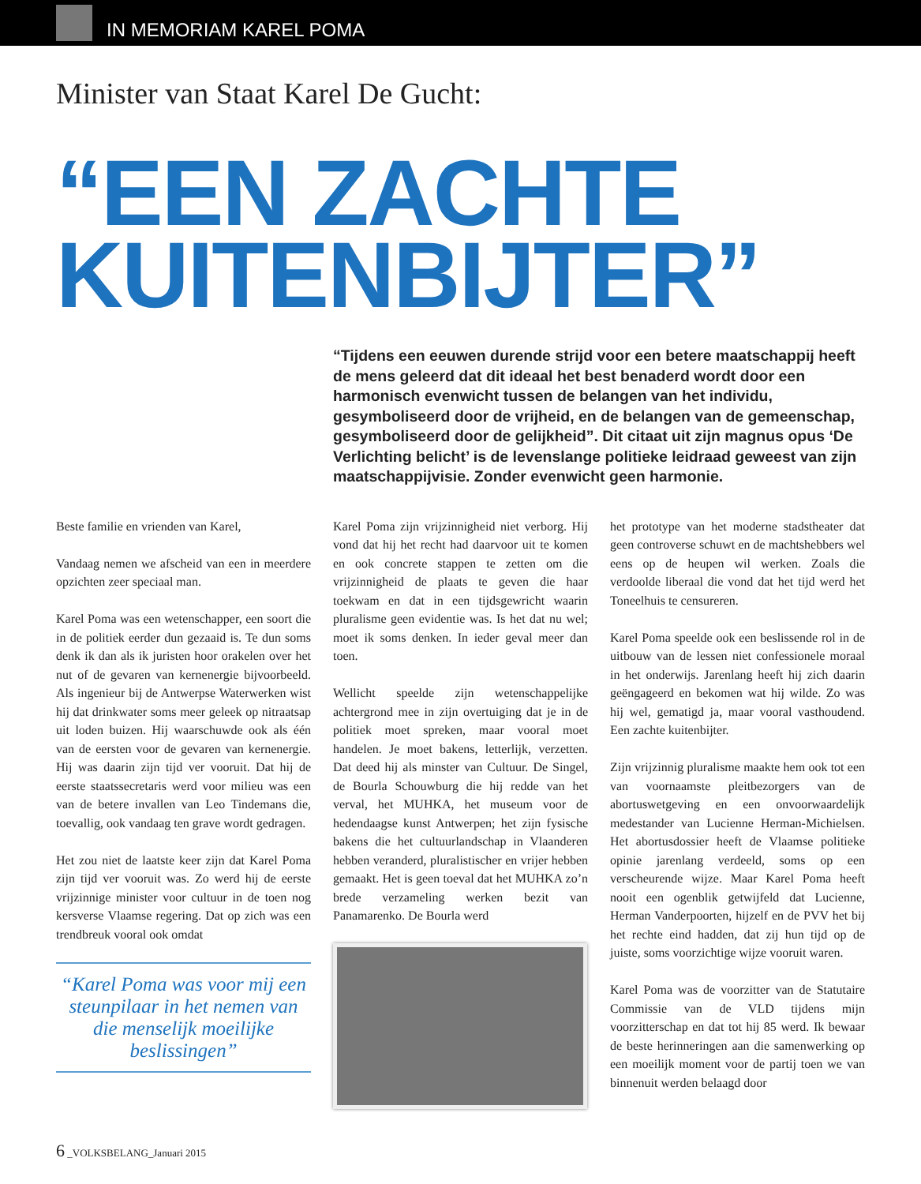IN MEMORIAM KAREL POMA
Minister van Staat Karel De Gucht:
“EEN ZACHTE
KUITENBIJTER”
“Tijdens een eeuwen durende strijd voor een betere maatschappij heeft de mens geleerd dat dit ideaal het best benaderd wordt door een harmonisch evenwicht tussen de belangen van het individu, gesymboliseerd door de vrijheid, en de belangen van de gemeenschap, gesymboliseerd door de gelijkheid”. Dit citaat uit zijn magnus opus ‘De Verlichting belicht’ is de levenslange politieke leidraad geweest van zijn maatschappijvisie. Zonder evenwicht geen harmonie.
Beste familie en vrienden van Karel,
Vandaag nemen we afscheid van een in meerdere opzichten zeer speciaal man.
Karel Poma was een wetenschapper, een soort die in de politiek eerder dun gezaaid is. Te dun soms denk ik dan als ik juristen hoor orakelen over het nut of de gevaren van kernenergie bijvoorbeeld. Als ingenieur bij de Antwerpse Waterwerken wist hij dat drinkwater soms meer geleek op nitraatsap uit loden buizen. Hij waarschuwde ook als één van de eersten voor de gevaren van kernenergie. Hij was daarin zijn tijd ver vooruit. Dat hij de eerste staatssecretaris werd voor milieu was een van de betere invallen van Leo Tindemans die, toevallig, ook vandaag ten grave wordt gedragen.
Het zou niet de laatste keer zijn dat Karel Poma zijn tijd ver vooruit was. Zo werd hij de eerste vrijzinnige minister voor cultuur in de toen nog kersverse Vlaamse regering. Dat op zich was een trendbreuk vooral ook omdat
“Karel Poma was voor mij een steunpilaar in het nemen van die menselijk moeilijke beslissingen”
Karel Poma zijn vrijzinnigheid niet verborg. Hij vond dat hij het recht had daarvoor uit te komen en ook concrete stappen te zetten om die vrijzinnigheid de plaats te geven die haar toekwam en dat in een tijdsgewricht waarin pluralisme geen evidentie was. Is het dat nu wel; moet ik soms denken. In ieder geval meer dan toen.
Wellicht speelde zijn wetenschappelijke achtergrond mee in zijn overtuiging dat je in de politiek moet spreken, maar vooral moet handelen. Je moet bakens, letterlijk, verzetten. Dat deed hij als minster van Cultuur. De Singel, de Bourla Schouwburg die hij redde van het verval, het MUHKA, het museum voor de hedendaagse kunst Antwerpen; het zijn fysische bakens die het cultuurlandschap in Vlaanderen hebben veranderd, pluralistischer en vrijer hebben gemaakt. Het is geen toeval dat het MUHKA zo’n brede verzameling werken bezit van Panamarenko. De Bourla werd
het prototype van het moderne stadstheater dat geen controverse schuwt en de machtshebbers wel eens op de heupen wil werken. Zoals die verdoolde liberaal die vond dat het tijd werd het Toneelhuis te censureren.
Karel Poma speelde ook een beslissende rol in de uitbouw van de lessen niet confessionele moraal in het onderwijs. Jarenlang heeft hij zich daarin geëngageerd en bekomen wat hij wilde. Zo was hij wel, gematigd ja, maar vooral vasthoudend. Een zachte kuitenbijter.
Zijn vrijzinnig pluralisme maakte hem ook tot een van voornaamste pleitbezorgers van de abortuswetgeving en een onvoorwaardelijk medestander van Lucienne Herman-Michielsen. Het abortusdossier heeft de Vlaamse politieke opinie jarenlang verdeeld, soms op een verscheurende wijze. Maar Karel Poma heeft nooit een ogenblik getwijfeld dat Lucienne, Herman Vanderpoorten, hijzelf en de PVV het bij het rechte eind hadden, dat zij hun tijd op de juiste, soms voorzichtige wijze vooruit waren.
Karel Poma was de voorzitter van de Statutaire Commissie van de VLD tijdens mijn voorzitterschap en dat tot hij 85 werd. Ik bewaar de beste herinneringen aan die samenwerking op een moeilijk moment voor de partij toen we van binnenuit werden belaagd door
6 _VOLKSBELANG_Januari 2015